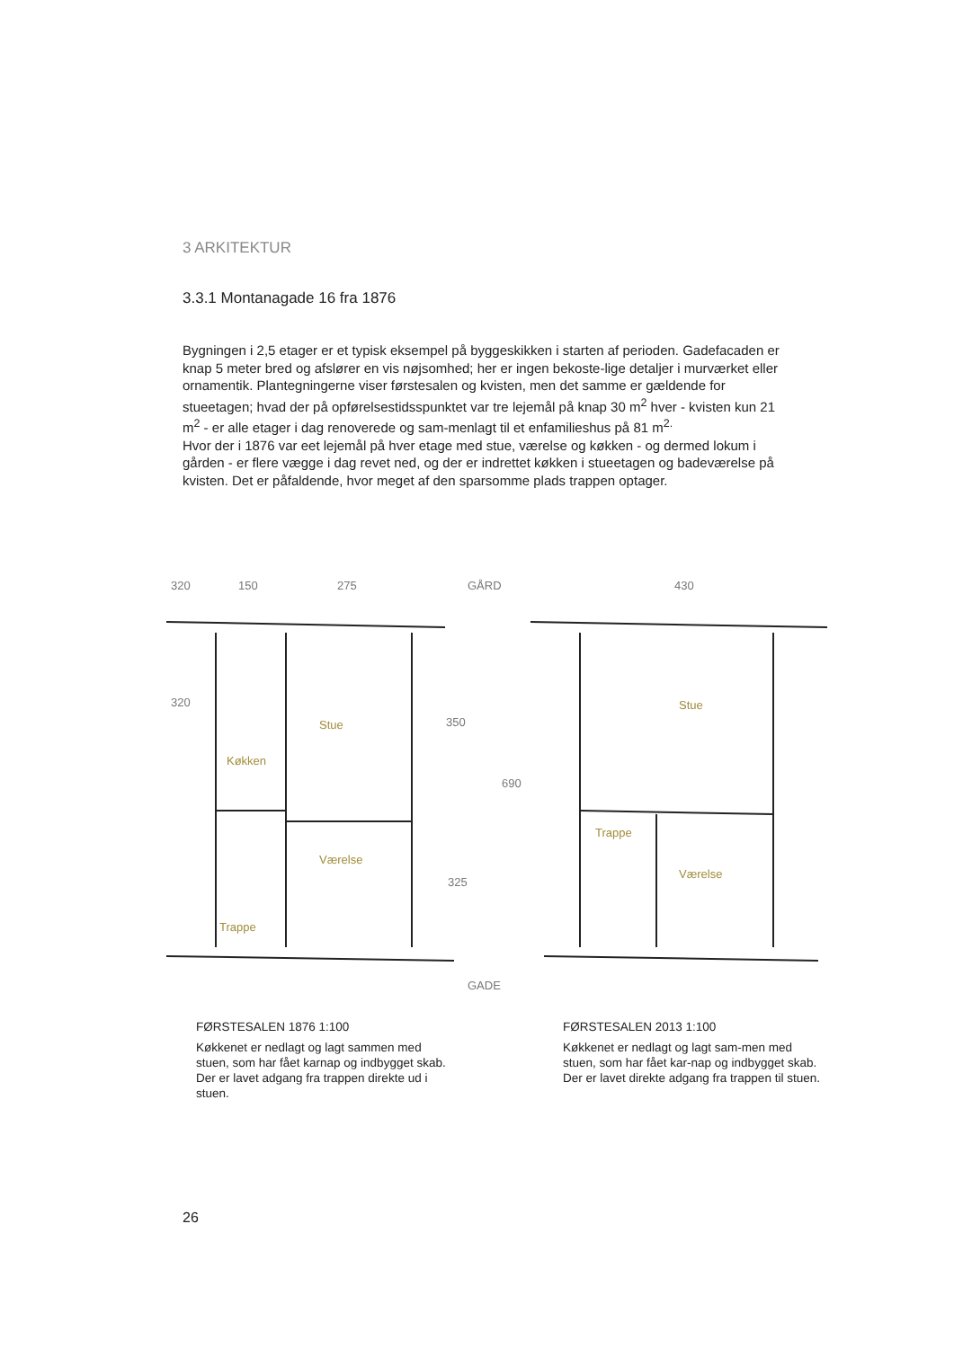3 ARKITEKTUR
3.3.1 Montanagade 16 fra 1876
Bygningen i 2,5 etager er et typisk eksempel på byggeskikken i starten af perioden. Gadefacaden er knap 5 meter bred og afslører en vis nøjsomhed; her er ingen bekoste-lige detaljer i murværket eller ornamentik. Plantegningerne viser førstesalen og kvisten, men det samme er gældende for stueetagen; hvad der på opførelsestidsspunktet var tre lejemål på knap 30 m<sup>2</sup> hver - kvisten kun 21 m<sup>2</sup> - er alle etager i dag renoverede og sam-menlagt til et enfamilieshus på 81 m<sup>2.</sup>
Hvor der i 1876 var eet lejemål på hver etage med stue, værelse og køkken - og dermed lokum i gården - er flere vægge i dag revet ned, og der er indrettet køkken i stueetagen og badeværelse på kvisten. Det er påfaldende, hvor meget af den sparsomme plads trappen optager.
150 275 GÅRD 430
320 320
350
690
325
Stue
Køkken
Værelse
Trappe
Stue
Trappe
Værelse
GADE
FØRSTESALEN 1876 1:100
Køkkenet er nedlagt og lagt sammen med stuen, som har fået karnap og indbygget skab. Der er lavet adgang fra trappen direkte ud i stuen.
FØRSTESALEN 2013 1:100
Køkkenet er nedlagt og lagt sam-men med stuen, som har fået kar-nap og indbygget skab. Der er lavet direkte adgang fra trappen til stuen.
26